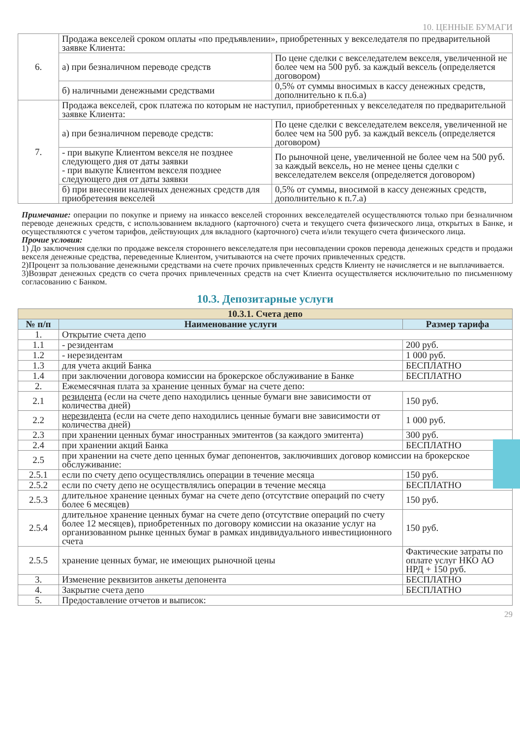10. ЦЕННЫЕ БУМАГИ
| 6. | Продажа векселей сроком оплаты «по предъявлении», приобретенных у векселедателя по предварительной заявке Клиента: | |
| | а) при безналичном переводе средств | По цене сделки с векселедателем векселя, увеличенной не более чем на 500 руб. за каждый вексель (определяется договором) |
| | б) наличными денежными средствами | 0,5% от суммы вносимых в кассу денежных средств, дополнительно к п.6.а) |
| 7. | Продажа векселей, срок платежа по которым не наступил, приобретенных у векселедателя по предварительной заявке Клиента: | |
| | а) при безналичном переводе средств: | По цене сделки с векселедателем векселя, увеличенной не более чем на 500 руб. за каждый вексель (определяется договором) |
| | - при выкупе Клиентом векселя не позднее следующего дня от даты заявки - при выкупе Клиентом векселя позднее следующего дня от даты заявки | По рыночной цене, увеличенной не более чем на 500 руб. за каждый вексель, но не менее цены сделки с векселедателем векселя (определяется договором) |
| | б) при внесении наличных денежных средств для приобретения векселей | 0,5% от суммы, вносимой в кассу денежных средств, дополнительно к п.7.а) |
Примечание: операции по покупке и приему на инкассо векселей сторонних векселедателей осуществляются только при безналичном переводе денежных средств, с использованием вкладного (карточного) счета и текущего счета физического лица, открытых в Банке, и осуществляются с учетом тарифов, действующих для вкладного (карточного) счета и/или текущего счета физического лица.
Прочие условия:
1) До заключения сделки по продаже векселя стороннего векселедателя при несовпадении сроков перевода денежных средств и продажи векселя денежные средства, переведенные Клиентом, учитываются на счете прочих привлеченных средств.
2)Процент за пользование денежными средствами на счете прочих привлеченных средств Клиенту не начисляется и не выплачивается.
3)Возврат денежных средств со счета прочих привлеченных средств на счет Клиента осуществляется исключительно по письменному согласованию с Банком.
10.3. Депозитарные услуги
| 10.3.1. Счета депо | | |
| --- | --- | --- |
| № п/п | Наименование услуги | Размер тарифа |
| 1. | Открытие счета депо | |
| 1.1 | - резидентам | 200 руб. |
| 1.2 | - нерезидентам | 1 000 руб. |
| 1.3 | для учета акций Банка | БЕСПЛАТНО |
| 1.4 | при заключении договора комиссии на брокерское обслуживание в Банке | БЕСПЛАТНО |
| 2. | Ежемесячная плата за хранение ценных бумаг на счете депо: | |
| 2.1 | резидента (если на счете депо находились ценные бумаги вне зависимости от количества дней) | 150 руб. |
| 2.2 | нерезидента (если на счете депо находились ценные бумаги вне зависимости от количества дней) | 1 000 руб. |
| 2.3 | при хранении ценных бумаг иностранных эмитентов (за каждого эмитента) | 300 руб. |
| 2.4 | при хранении акций Банка | БЕСПЛАТНО |
| 2.5 | при хранении на счете депо ценных бумаг депонентов, заключивших договор комиссии на брокерское обслуживание: | |
| 2.5.1 | если по счету депо осуществлялись операции в течение месяца | 150 руб. |
| 2.5.2 | если по счету депо не осуществлялись операции в течение месяца | БЕСПЛАТНО |
| 2.5.3 | длительное хранение ценных бумаг на счете депо (отсутствие операций по счету более 6 месяцев) | 150 руб. |
| 2.5.4 | длительное хранение ценных бумаг на счете депо (отсутствие операций по счету более 12 месяцев), приобретенных по договору комиссии на оказание услуг на организованном рынке ценных бумаг в рамках индивидуального инвестиционного счета | 150 руб. |
| 2.5.5 | хранение ценных бумаг, не имеющих рыночной цены | Фактические затраты по оплате услуг НКО АО НРД + 150 руб. |
| 3. | Изменение реквизитов анкеты депонента | БЕСПЛАТНО |
| 4. | Закрытие счета депо | БЕСПЛАТНО |
| 5. | Предоставление отчетов и выписок: | |
29